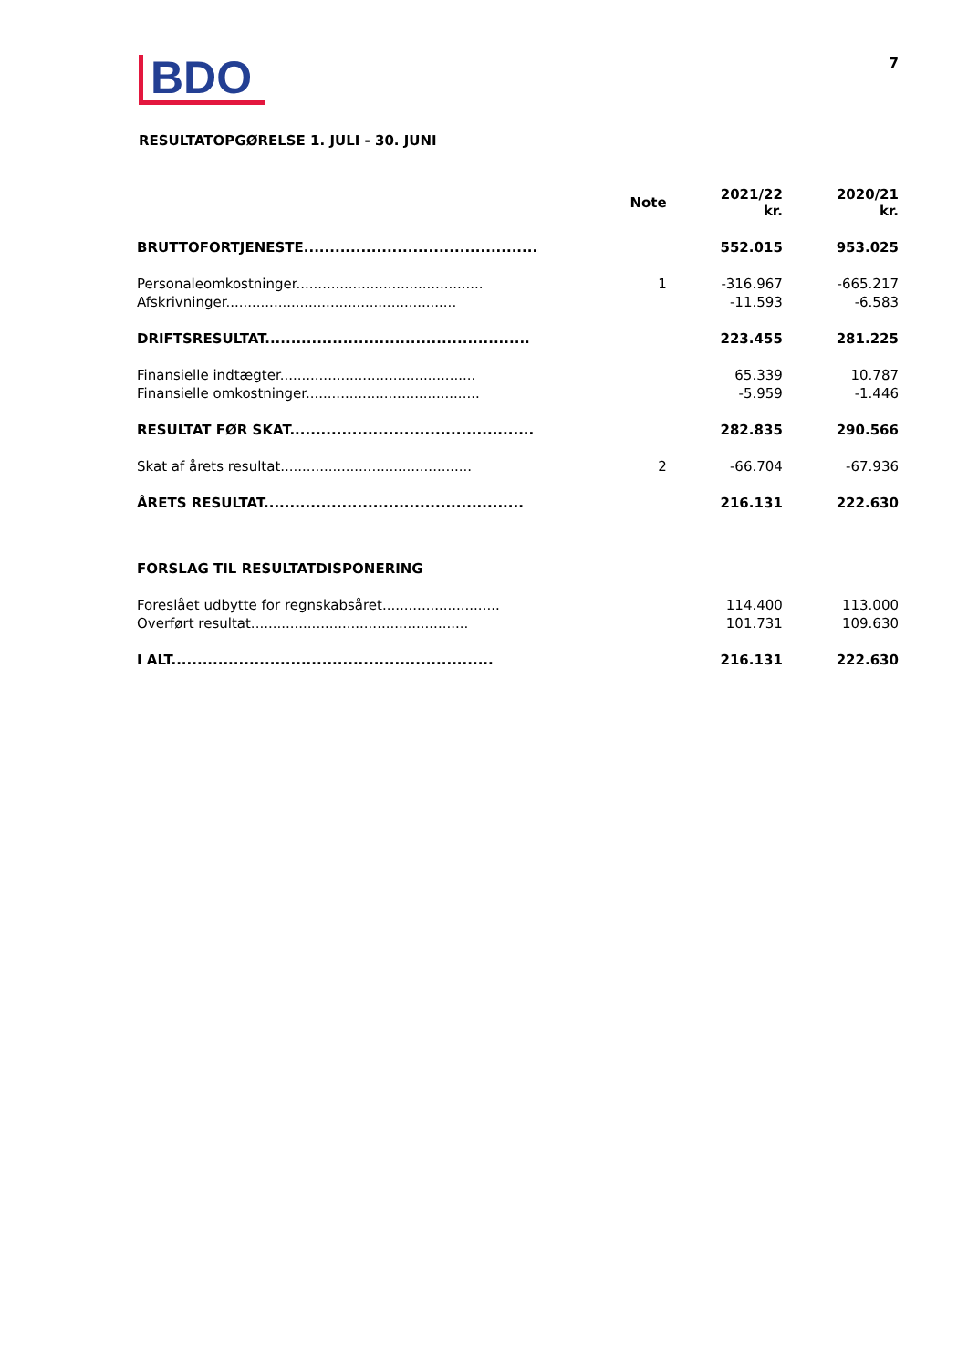BDO
7
RESULTATOPGØRELSE 1. JULI - 30. JUNI
| | Note | 2021/22 kr. | 2020/21 kr. |
| --- | --- | --- | --- |
| BRUTTOFORTJENESTE............................................. | | 552.015 | 953.025 |
| Personaleomkostninger........................................... | 1 | -316.967 | -665.217 |
| Afskrivninger..................................................... | | -11.593 | -6.583 |
| DRIFTSRESULTAT................................................... | | 223.455 | 281.225 |
| Finansielle indtægter............................................. | | 65.339 | 10.787 |
| Finansielle omkostninger........................................ | | -5.959 | -1.446 |
| RESULTAT FØR SKAT............................................... | | 282.835 | 290.566 |
| Skat af årets resultat............................................ | 2 | -66.704 | -67.936 |
| ÅRETS RESULTAT.................................................. | | 216.131 | 222.630 |
| FORSLAG TIL RESULTATDISPONERING | | | |
| Foreslået udbytte for regnskabsåret........................... | | 114.400 | 113.000 |
| Overført resultat.................................................. | | 101.731 | 109.630 |
| I ALT.............................................................. | | 216.131 | 222.630 |